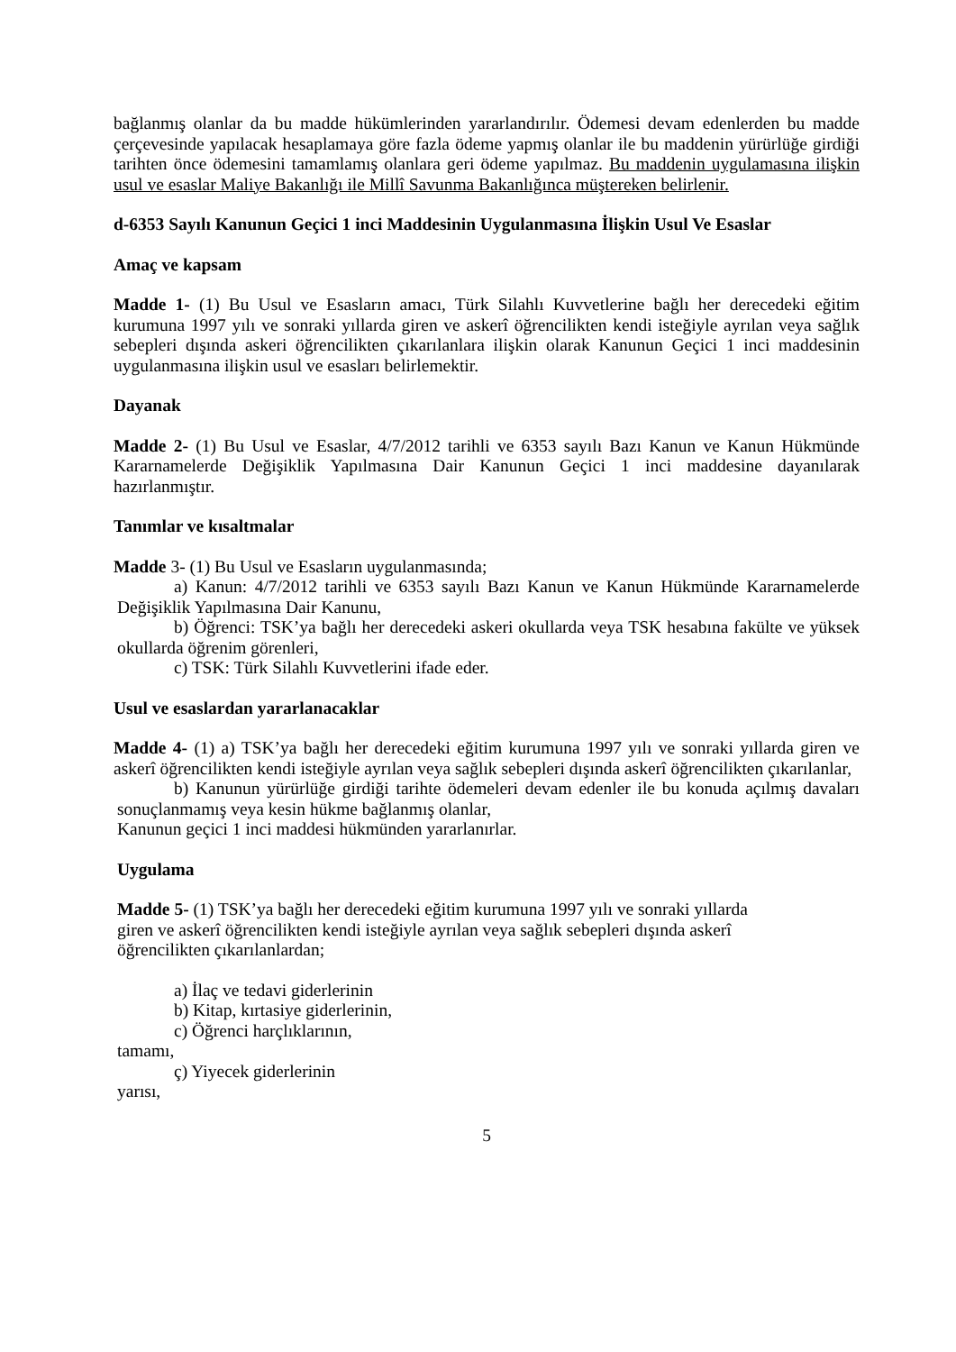bağlanmış olanlar da bu madde hükümlerinden yararlandırılır. Ödemesi devam edenlerden bu madde çerçevesinde yapılacak hesaplamaya göre fazla ödeme yapmış olanlar ile bu maddenin yürürlüğe girdiği tarihten önce ödemesini tamamlamış olanlara geri ödeme yapılmaz. Bu maddenin uygulamasına ilişkin usul ve esaslar Maliye Bakanlığı ile Millî Savunma Bakanlığınca müştereken belirlenir.
d-6353 Sayılı Kanunun Geçici 1 inci Maddesinin Uygulanmasına İlişkin Usul Ve Esaslar
Amaç ve kapsam
Madde 1- (1) Bu Usul ve Esasların amacı, Türk Silahlı Kuvvetlerine bağlı her derecedeki eğitim kurumuna 1997 yılı ve sonraki yıllarda giren ve askerî öğrencilikten kendi isteğiyle ayrılan veya sağlık sebepleri dışında askeri öğrencilikten çıkarılanlara ilişkin olarak Kanunun Geçici 1 inci maddesinin uygulanmasına ilişkin usul ve esasları belirlemektir.
Dayanak
Madde 2- (1) Bu Usul ve Esaslar, 4/7/2012 tarihli ve 6353 sayılı Bazı Kanun ve Kanun Hükmünde Kararnamelerde Değişiklik Yapılmasına Dair Kanunun Geçici 1 inci maddesine dayanılarak hazırlanmıştır.
Tanımlar ve kısaltmalar
Madde 3- (1) Bu Usul ve Esasların uygulanmasında;
a) Kanun: 4/7/2012 tarihli ve 6353 sayılı Bazı Kanun ve Kanun Hükmünde Kararnamelerde Değişiklik Yapılmasına Dair Kanunu,
b) Öğrenci: TSK’ya bağlı her derecedeki askeri okullarda veya TSK hesabına fakülte ve yüksek okullarda öğrenim görenleri,
c) TSK: Türk Silahlı Kuvvetlerini ifade eder.
Usul ve esaslardan yararlanacaklar
Madde 4- (1) a) TSK’ya bağlı her derecedeki eğitim kurumuna 1997 yılı ve sonraki yıllarda giren ve askerî öğrencilikten kendi isteğiyle ayrılan veya sağlık sebepleri dışında askerî öğrencilikten çıkarılanlar,
b) Kanunun yürürlüğe girdiği tarihte ödemeleri devam edenler ile bu konuda açılmış davaları sonuçlanmamış veya kesin hükme bağlanmış olanlar,
Kanunun geçici 1 inci maddesi hükmünden yararlanırlar.
Uygulama
Madde 5- (1) TSK’ya bağlı her derecedeki eğitim kurumuna 1997 yılı ve sonraki yıllarda
giren ve askerî öğrencilikten kendi isteğiyle ayrılan veya sağlık sebepleri dışında askerî
öğrencilikten çıkarılanlardan;
a) İlaç ve tedavi giderlerinin
b) Kitap, kırtasiye giderlerinin,
c) Öğrenci harçlıklarının,
tamamı,
ç) Yiyecek giderlerinin
yarısı,
5